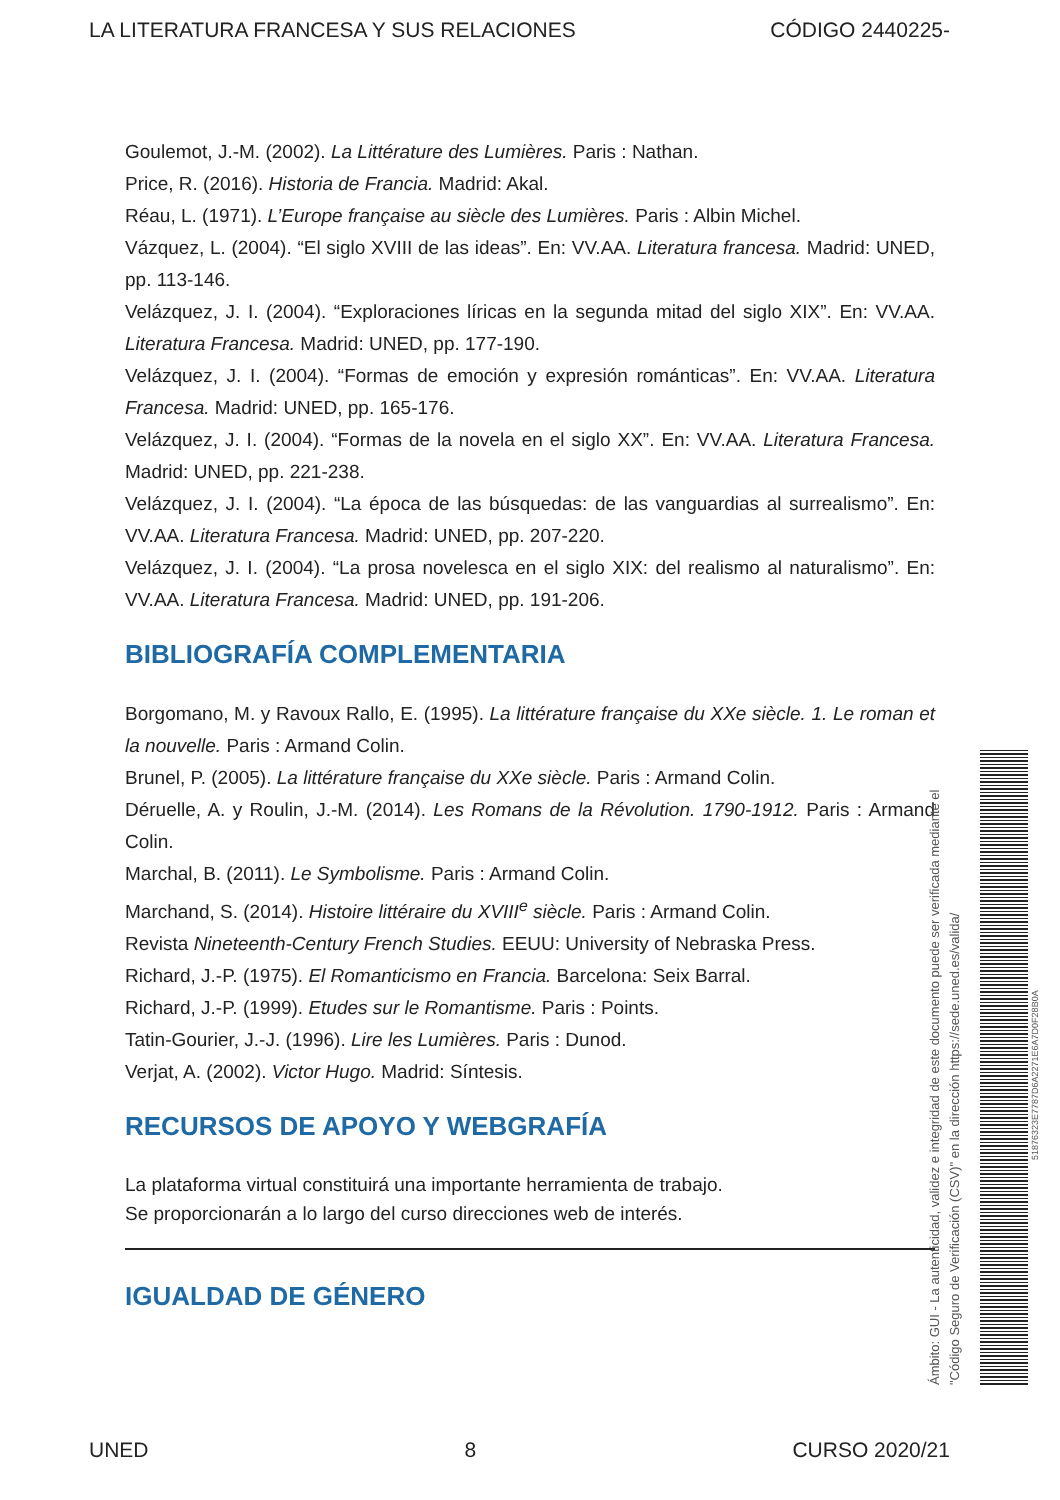LA LITERATURA FRANCESA Y SUS RELACIONES CÓDIGO 2440225-
Goulemot, J.-M. (2002). La Littérature des Lumières. Paris : Nathan.
Price, R. (2016). Historia de Francia. Madrid: Akal.
Réau, L. (1971). L’Europe française au siècle des Lumières. Paris : Albin Michel.
Vázquez, L. (2004). “El siglo XVIII de las ideas”. En: VV.AA. Literatura francesa. Madrid: UNED, pp. 113-146.
Velázquez, J. I. (2004). “Exploraciones líricas en la segunda mitad del siglo XIX”. En: VV.AA. Literatura Francesa. Madrid: UNED, pp. 177-190.
Velázquez, J. I. (2004). “Formas de emoción y expresión románticas”. En: VV.AA. Literatura Francesa. Madrid: UNED, pp. 165-176.
Velázquez, J. I. (2004). “Formas de la novela en el siglo XX”. En: VV.AA. Literatura Francesa. Madrid: UNED, pp. 221-238.
Velázquez, J. I. (2004). “La época de las búsquedas: de las vanguardias al surrealismo”. En: VV.AA. Literatura Francesa. Madrid: UNED, pp. 207-220.
Velázquez, J. I. (2004). “La prosa novelesca en el siglo XIX: del realismo al naturalismo”. En: VV.AA. Literatura Francesa. Madrid: UNED, pp. 191-206.
BIBLIOGRAFÍA COMPLEMENTARIA
Borgomano, M. y Ravoux Rallo, E. (1995). La littérature française du XXe siècle. 1. Le roman et la nouvelle. Paris : Armand Colin.
Brunel, P. (2005). La littérature française du XXe siècle. Paris : Armand Colin.
Déruelle, A. y Roulin, J.-M. (2014). Les Romans de la Révolution. 1790-1912. Paris : Armand Colin.
Marchal, B. (2011). Le Symbolisme. Paris : Armand Colin.
Marchand, S. (2014). Histoire littéraire du XVIII<sup>e</sup> siècle. Paris : Armand Colin.
Revista Nineteenth-Century French Studies. EEUU: University of Nebraska Press.
Richard, J.-P. (1975). El Romanticismo en Francia. Barcelona: Seix Barral.
Richard, J.-P. (1999). Etudes sur le Romantisme. Paris : Points.
Tatin-Gourier, J.-J. (1996). Lire les Lumières. Paris : Dunod.
Verjat, A. (2002). Victor Hugo. Madrid: Síntesis.
RECURSOS DE APOYO Y WEBGRAFÍA
La plataforma virtual constituirá una importante herramienta de trabajo.
Se proporcionarán a lo largo del curso direcciones web de interés.
IGUALDAD DE GÉNERO
Ámbito: GUI - La autenticidad, validez e integridad de este documento puede ser verificada mediante el "Código Seguro de Verificación (CSV)" en la dirección https://sede.uned.es/valida/
51876323E7787D6A2271E6A7D0F28B0A
UNED 8 CURSO 2020/21